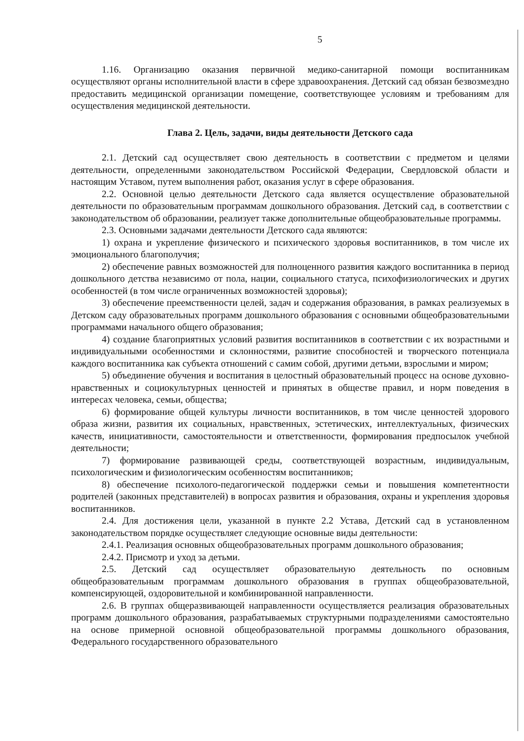5
1.16. Организацию оказания первичной медико-санитарной помощи воспитанникам осуществляют органы исполнительной власти в сфере здравоохранения. Детский сад обязан безвозмездно предоставить медицинской организации помещение, соответствующее условиям и требованиям для осуществления медицинской деятельности.
Глава 2. Цель, задачи, виды деятельности Детского сада
2.1. Детский сад осуществляет свою деятельность в соответствии с предметом и целями деятельности, определенными законодательством Российской Федерации, Свердловской области и настоящим Уставом, путем выполнения работ, оказания услуг в сфере образования.
2.2. Основной целью деятельности Детского сада является осуществление образовательной деятельности по образовательным программам дошкольного образования. Детский сад, в соответствии с законодательством об образовании, реализует также дополнительные общеобразовательные программы.
2.3. Основными задачами деятельности Детского сада являются:
1) охрана и укрепление физического и психического здоровья воспитанников, в том числе их эмоционального благополучия;
2) обеспечение равных возможностей для полноценного развития каждого воспитанника в период дошкольного детства независимо от пола, нации, социального статуса, психофизиологических и других особенностей (в том числе ограниченных возможностей здоровья);
3) обеспечение преемственности целей, задач и содержания образования, в рамках реализуемых в Детском саду образовательных программ дошкольного образования с основными общеобразовательными программами начального общего образования;
4) создание благоприятных условий развития воспитанников в соответствии с их возрастными и индивидуальными особенностями и склонностями, развитие способностей и творческого потенциала каждого воспитанника как субъекта отношений с самим собой, другими детьми, взрослыми и миром;
5) объединение обучения и воспитания в целостный образовательный процесс на основе духовно-нравственных и социокультурных ценностей и принятых в обществе правил, и норм поведения в интересах человека, семьи, общества;
6) формирование общей культуры личности воспитанников, в том числе ценностей здорового образа жизни, развития их социальных, нравственных, эстетических, интеллектуальных, физических качеств, инициативности, самостоятельности и ответственности, формирования предпосылок учебной деятельности;
7) формирование развивающей среды, соответствующей возрастным, индивидуальным, психологическим и физиологическим особенностям воспитанников;
8) обеспечение психолого-педагогической поддержки семьи и повышения компетентности родителей (законных представителей) в вопросах развития и образования, охраны и укрепления здоровья воспитанников.
2.4. Для достижения цели, указанной в пункте 2.2 Устава, Детский сад в установленном законодательством порядке осуществляет следующие основные виды деятельности:
2.4.1. Реализация основных общеобразовательных программ дошкольного образования;
2.4.2. Присмотр и уход за детьми.
2.5. Детский сад осуществляет образовательную деятельность по основным общеобразовательным программам дошкольного образования в группах общеобразовательной, компенсирующей, оздоровительной и комбинированной направленности.
2.6. В группах общеразвивающей направленности осуществляется реализация образовательных программ дошкольного образования, разрабатываемых структурными подразделениями самостоятельно на основе примерной основной общеобразовательной программы дошкольного образования, Федерального государственного образовательного